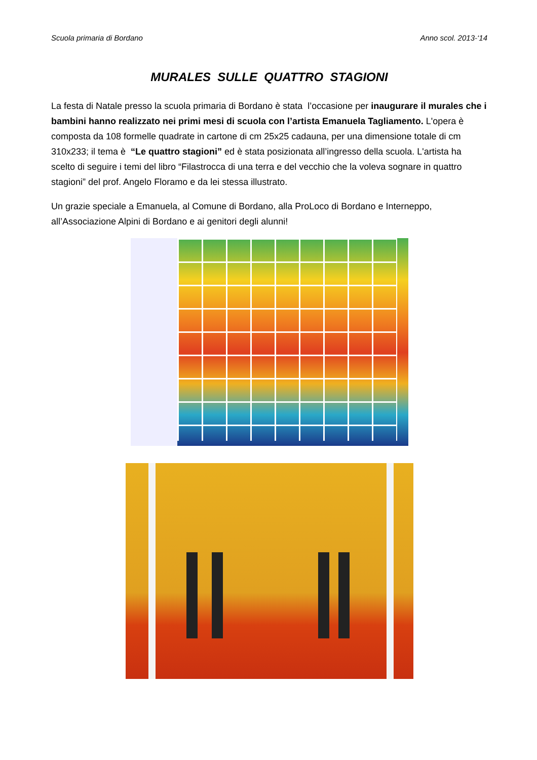Scuola primaria di Bordano Anno scol. 2013-‘14
MURALES SULLE QUATTRO STAGIONI
La festa di Natale presso la scuola primaria di Bordano è stata l’occasione per inaugurare il murales che i bambini hanno realizzato nei primi mesi di scuola con l’artista Emanuela Tagliamento. L'opera è composta da 108 formelle quadrate in cartone di cm 25x25 cadauna, per una dimensione totale di cm 310x233; il tema è “Le quattro stagioni” ed è stata posizionata all’ingresso della scuola. L'artista ha scelto di seguire i temi del libro “Filastrocca di una terra e del vecchio che la voleva sognare in quattro stagioni” del prof. Angelo Floramo e da lei stessa illustrato.
Un grazie speciale a Emanuela, al Comune di Bordano, alla ProLoco di Bordano e Interneppo, all’Associazione Alpini di Bordano e ai genitori degli alunni!